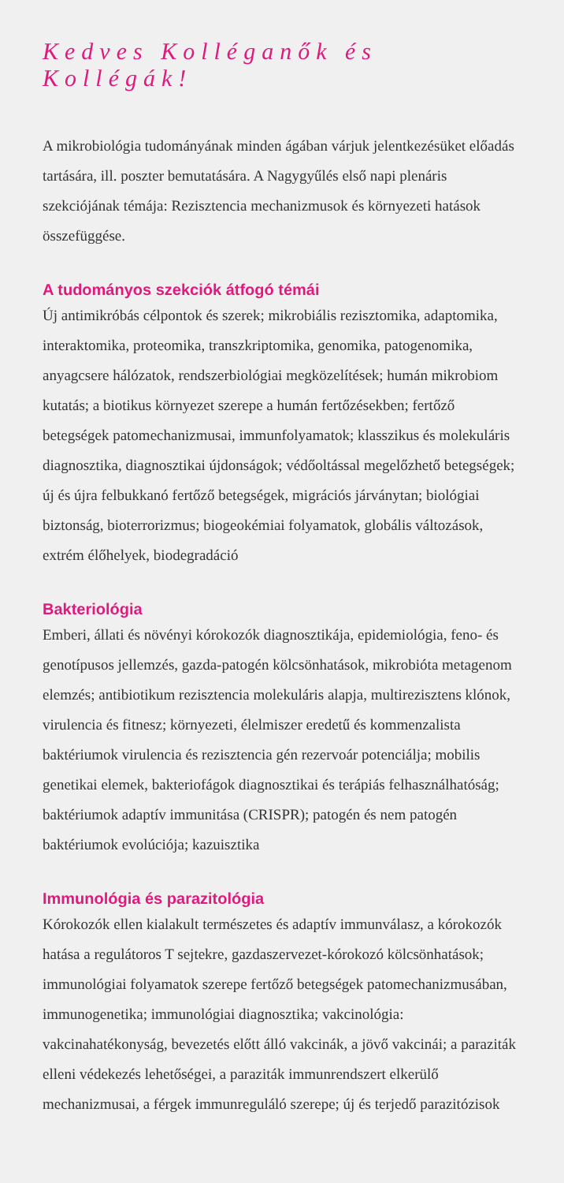Kedves Kolléganők és Kollégák!
A mikrobiológia tudományának minden ágában várjuk jelentkezésüket előadás tartására, ill. poszter bemutatására. A Nagygyűlés első napi plenáris szekciójának témája: Rezisztencia mechanizmusok és környezeti hatások összefüggése.
A tudományos szekciók átfogó témái
Új antimikróbás célpontok és szerek; mikrobiális rezisztomika, adaptomika, interaktomika, proteomika, transzkriptomika, genomika, patogenomika, anyagcsere hálózatok, rendszerbiológiai megközelítések; humán mikrobiom kutatás; a biotikus környezet szerepe a humán fertőzésekben; fertőző betegségek patomechanizmusai, immunfolyamatok; klasszikus és molekuláris diagnosztika, diagnosztikai újdonságok; védőoltással megelőzhető betegségek; új és újra felbukkanó fertőző betegségek, migrációs járványtan; biológiai biztonság, bioterrorizmus; biogeokémiai folyamatok, globális változások, extrém élőhelyek, biodegradáció
Bakteriológia
Emberi, állati és növényi kórokozók diagnosztikája, epidemiológia, feno- és genotípusos jellemzés, gazda-patogén kölcsönhatások, mikrobióta metagenom elemzés; antibiotikum rezisztencia molekuláris alapja, multirezisztens klónok, virulencia és fitnesz; környezeti, élelmiszer eredetű és kommenzalista baktériumok virulencia és rezisztencia gén rezervoár potenciálja; mobilis genetikai elemek, bakteriofágok diagnosztikai és terápiás felhasználhatóság; baktériumok adaptív immunitása (CRISPR); patogén és nem patogén baktériumok evolúciója; kazuisztika
Immunológia és parazitológia
Kórokozók ellen kialakult természetes és adaptív immunválasz, a kórokozók hatása a regulátoros T sejtekre, gazdaszervezet-kórokozó kölcsönhatások; immunológiai folyamatok szerepe fertőző betegségek patomechanizmusában, immunogenetika; immunológiai diagnosztika; vakcinológia: vakcinahatékonyság, bevezetés előtt álló vakcinák, a jövő vakcinái; a paraziták elleni védekezés lehetőségei, a paraziták immunrendszert elkerülő mechanizmusai, a férgek immunreguláló szerepe; új és terjedő parazitózisok